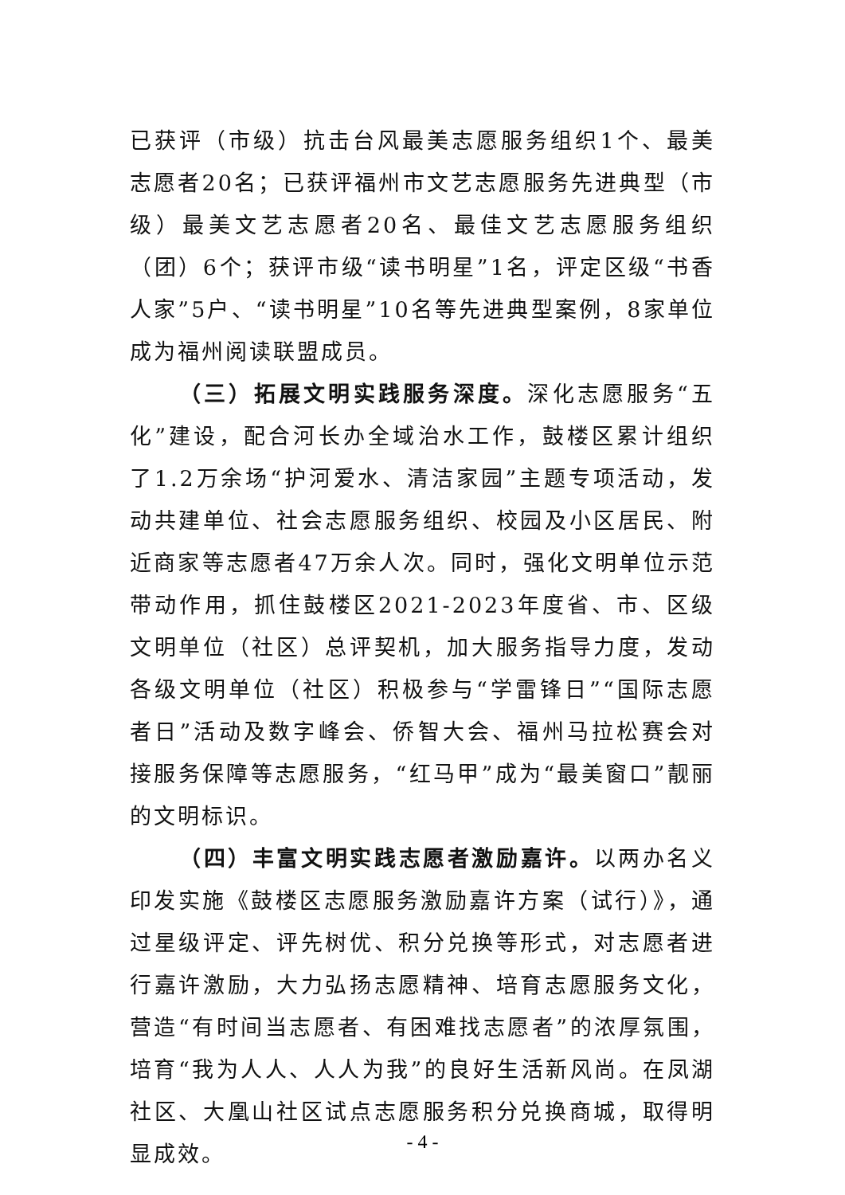已获评（市级）抗击台风最美志愿服务组织1个、最美志愿者20名；已获评福州市文艺志愿服务先进典型（市级）最美文艺志愿者20名、最佳文艺志愿服务组织（团）6个；获评市级“读书明星”1名，评定区级“书香人家”5户、“读书明星”10名等先进典型案例，8家单位成为福州阅读联盟成员。
（三）拓展文明实践服务深度。深化志愿服务“五化”建设，配合河长办全域治水工作，鼓楼区累计组织了1.2万余场“护河爱水、清洁家园”主题专项活动，发动共建单位、社会志愿服务组织、校园及小区居民、附近商家等志愿者47万余人次。同时，强化文明单位示范带动作用，抓住鼓楼区2021-2023年度省、市、区级文明单位（社区）总评契机，加大服务指导力度，发动各级文明单位（社区）积极参与“学雷锋日”“国际志愿者日”活动及数字峰会、侨智大会、福州马拉松赛会对接服务保障等志愿服务，“红马甲”成为“最美窗口”靓丽的文明标识。
（四）丰富文明实践志愿者激励嘉许。以两办名义印发实施《鼓楼区志愿服务激励嘉许方案（试行）》，通过星级评定、评先树优、积分兑换等形式，对志愿者进行嘉许激励，大力弘扬志愿精神、培育志愿服务文化，营造“有时间当志愿者、有困难找志愿者”的浓厚氛围，培育“我为人人、人人为我”的良好生活新风尚。在凤湖社区、大凰山社区试点志愿服务积分兑换商城，取得明显成效。
- 4 -